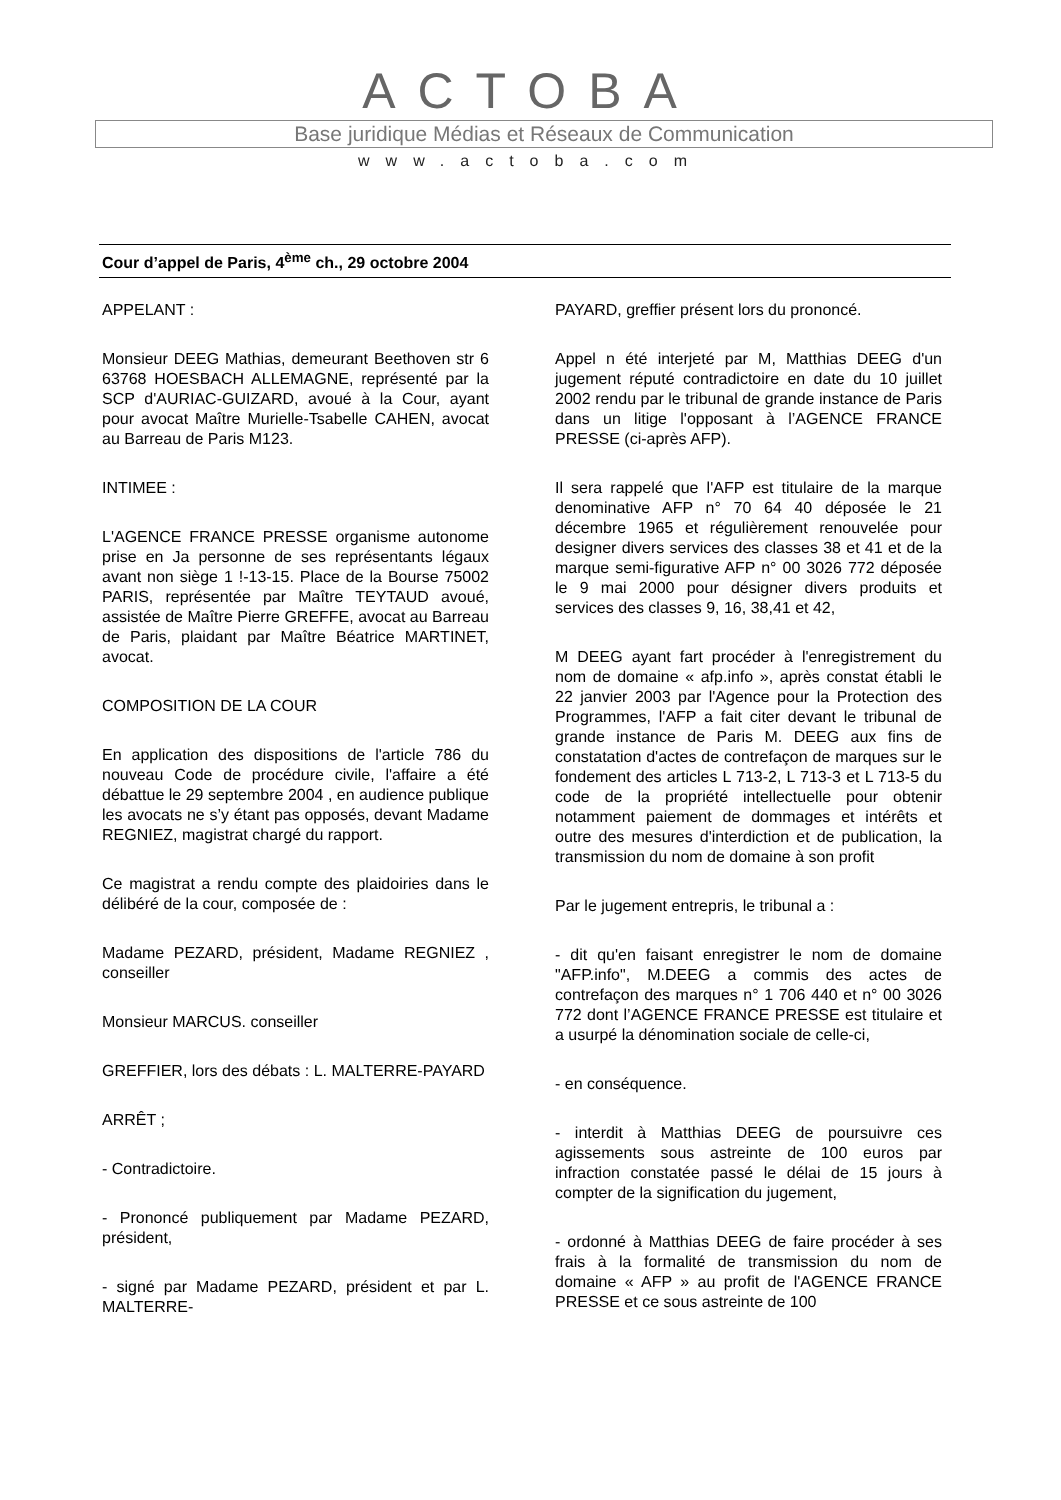ACTOBA
Base juridique Médias et Réseaux de Communication
www.actoba.com
Cour d’appel de Paris, 4<sup>ème</sup> ch., 29 octobre 2004
APPELANT :
Monsieur DEEG Mathias, demeurant Beethoven str 6 63768 HOESBACH ALLEMAGNE, représenté par la SCP d'AURIAC-GUIZARD, avoué à la Cour, ayant pour avocat Maître Murielle-Tsabelle CAHEN, avocat au Barreau de Paris M123.
INTIMEE :
L'AGENCE FRANCE PRESSE organisme autonome prise en Ja personne de ses représentants légaux avant non siège 1 !-13-15. Place de la Bourse 75002 PARIS, représentée par Maître TEYTAUD avoué, assistée de Maître Pierre GREFFE, avocat au Barreau de Paris, plaidant par Maître Béatrice MARTINET, avocat.
COMPOSITION DE LA COUR
En application des dispositions de l'article 786 du nouveau Code de procédure civile, l'affaire a été débattue le 29 septembre 2004 , en audience publique les avocats ne s’y étant pas opposés, devant Madame REGNIEZ, magistrat chargé du rapport.
Ce magistrat a rendu compte des plaidoiries dans le délibéré de la cour, composée de :
Madame PEZARD, président, Madame REGNIEZ , conseiller
Monsieur MARCUS. conseiller
GREFFIER, lors des débats : L. MALTERRE-PAYARD
ARRÊT ;
- Contradictoire.
- Prononcé publiquement par Madame PEZARD, président,
- signé par Madame PEZARD, président et par L. MALTERRE-
PAYARD, greffier présent lors du prononcé.
Appel n été interjeté par M, Matthias DEEG d'un jugement réputé contradictoire en date du 10 juillet 2002 rendu par le tribunal de grande instance de Paris dans un litige l'opposant à l’AGENCE FRANCE PRESSE (ci-après AFP).
Il sera rappelé que l'AFP est titulaire de la marque denominative AFP n° 70 64 40 déposée le 21 décembre 1965 et régulièrement renouvelée pour designer divers services des classes 38 et 41 et de la marque semi-figurative AFP n° 00 3026 772 déposée le 9 mai 2000 pour désigner divers produits et services des classes 9, 16, 38,41 et 42,
M DEEG ayant fart procéder à l'enregistrement du nom de domaine « afp.info », après constat établi le 22 janvier 2003 par l'Agence pour la Protection des Programmes, l'AFP a fait citer devant le tribunal de grande instance de Paris M. DEEG aux fins de constatation d'actes de contrefaçon de marques sur le fondement des articles L 713-2, L 713-3 et L 713-5 du code de la propriété intellectuelle pour obtenir notamment paiement de dommages et intérêts et outre des mesures d'interdiction et de publication, la transmission du nom de domaine à son profit
Par le jugement entrepris, le tribunal a :
- dit qu'en faisant enregistrer le nom de domaine "AFP.info", M.DEEG a commis des actes de contrefaçon des marques n° 1 706 440 et n° 00 3026 772 dont l’AGENCE FRANCE PRESSE est titulaire et a usurpé la dénomination sociale de celle-ci,
- en conséquence.
- interdit à Matthias DEEG de poursuivre ces agissements sous astreinte de 100 euros par infraction constatée passé le délai de 15 jours à compter de la signification du jugement,
- ordonné à Matthias DEEG de faire procéder à ses frais à la formalité de transmission du nom de domaine « AFP » au profit de l'AGENCE FRANCE PRESSE et ce sous astreinte de 100